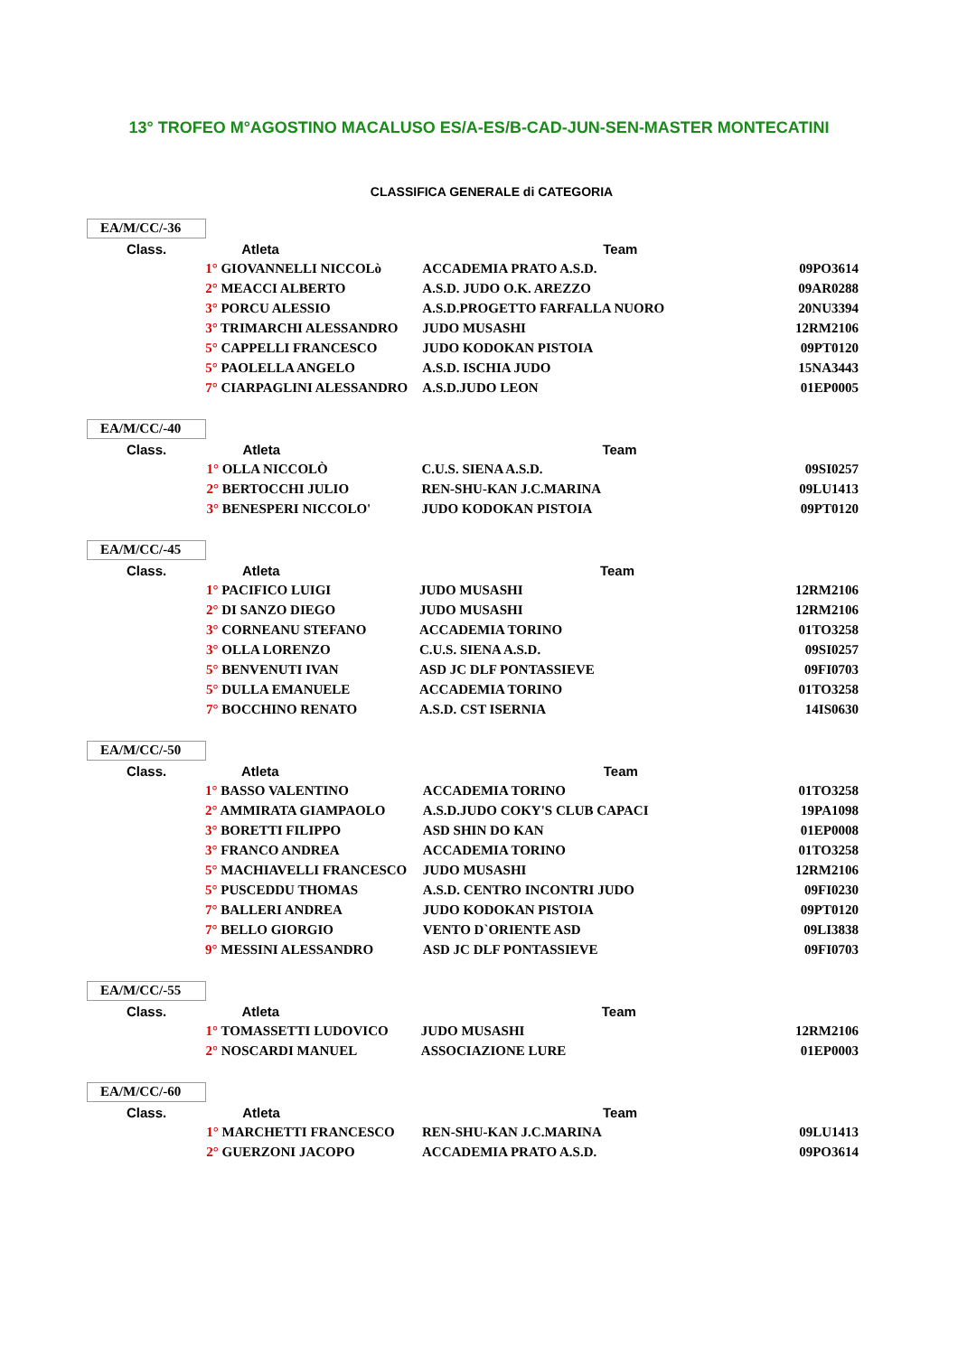13° TROFEO M°AGOSTINO MACALUSO ES/A-ES/B-CAD-JUN-SEN-MASTER MONTECATINI
CLASSIFICA GENERALE di CATEGORIA
EA/M/CC/-36
| Class. | Atleta | Team | |
| --- | --- | --- | --- |
| | 1° GIOVANNELLI NICCOLò | ACCADEMIA PRATO A.S.D. | 09PO3614 |
| | 2° MEACCI ALBERTO | A.S.D. JUDO O.K. AREZZO | 09AR0288 |
| | 3° PORCU ALESSIO | A.S.D.PROGETTO FARFALLA NUORO | 20NU3394 |
| | 3° TRIMARCHI ALESSANDRO | JUDO MUSASHI | 12RM2106 |
| | 5° CAPPELLI FRANCESCO | JUDO KODOKAN PISTOIA | 09PT0120 |
| | 5° PAOLELLA ANGELO | A.S.D. ISCHIA JUDO | 15NA3443 |
| | 7° CIARPAGLINI ALESSANDRO | A.S.D.JUDO LEON | 01EP0005 |
EA/M/CC/-40
| Class. | Atleta | Team | |
| --- | --- | --- | --- |
| | 1° OLLA NICCOLÒ | C.U.S. SIENA A.S.D. | 09SI0257 |
| | 2° BERTOCCHI JULIO | REN-SHU-KAN J.C.MARINA | 09LU1413 |
| | 3° BENESPERI NICCOLO' | JUDO KODOKAN PISTOIA | 09PT0120 |
EA/M/CC/-45
| Class. | Atleta | Team | |
| --- | --- | --- | --- |
| | 1° PACIFICO LUIGI | JUDO MUSASHI | 12RM2106 |
| | 2° DI SANZO DIEGO | JUDO MUSASHI | 12RM2106 |
| | 3° CORNEANU STEFANO | ACCADEMIA TORINO | 01TO3258 |
| | 3° OLLA LORENZO | C.U.S. SIENA A.S.D. | 09SI0257 |
| | 5° BENVENUTI IVAN | ASD JC DLF PONTASSIEVE | 09FI0703 |
| | 5° DULLA EMANUELE | ACCADEMIA TORINO | 01TO3258 |
| | 7° BOCCHINO RENATO | A.S.D. CST ISERNIA | 14IS0630 |
EA/M/CC/-50
| Class. | Atleta | Team | |
| --- | --- | --- | --- |
| | 1° BASSO VALENTINO | ACCADEMIA TORINO | 01TO3258 |
| | 2° AMMIRATA GIAMPAOLO | A.S.D.JUDO COKY'S CLUB CAPACI | 19PA1098 |
| | 3° BORETTI FILIPPO | ASD SHIN DO KAN | 01EP0008 |
| | 3° FRANCO ANDREA | ACCADEMIA TORINO | 01TO3258 |
| | 5° MACHIAVELLI FRANCESCO | JUDO MUSASHI | 12RM2106 |
| | 5° PUSCEDDU THOMAS | A.S.D. CENTRO INCONTRI JUDO | 09FI0230 |
| | 7° BALLERI ANDREA | JUDO KODOKAN PISTOIA | 09PT0120 |
| | 7° BELLO GIORGIO | VENTO D`ORIENTE ASD | 09LI3838 |
| | 9° MESSINI ALESSANDRO | ASD JC DLF PONTASSIEVE | 09FI0703 |
EA/M/CC/-55
| Class. | Atleta | Team | |
| --- | --- | --- | --- |
| | 1° TOMASSETTI LUDOVICO | JUDO MUSASHI | 12RM2106 |
| | 2° NOSCARDI MANUEL | ASSOCIAZIONE LURE | 01EP0003 |
EA/M/CC/-60
| Class. | Atleta | Team | |
| --- | --- | --- | --- |
| | 1° MARCHETTI FRANCESCO | REN-SHU-KAN J.C.MARINA | 09LU1413 |
| | 2° GUERZONI JACOPO | ACCADEMIA PRATO A.S.D. | 09PO3614 |